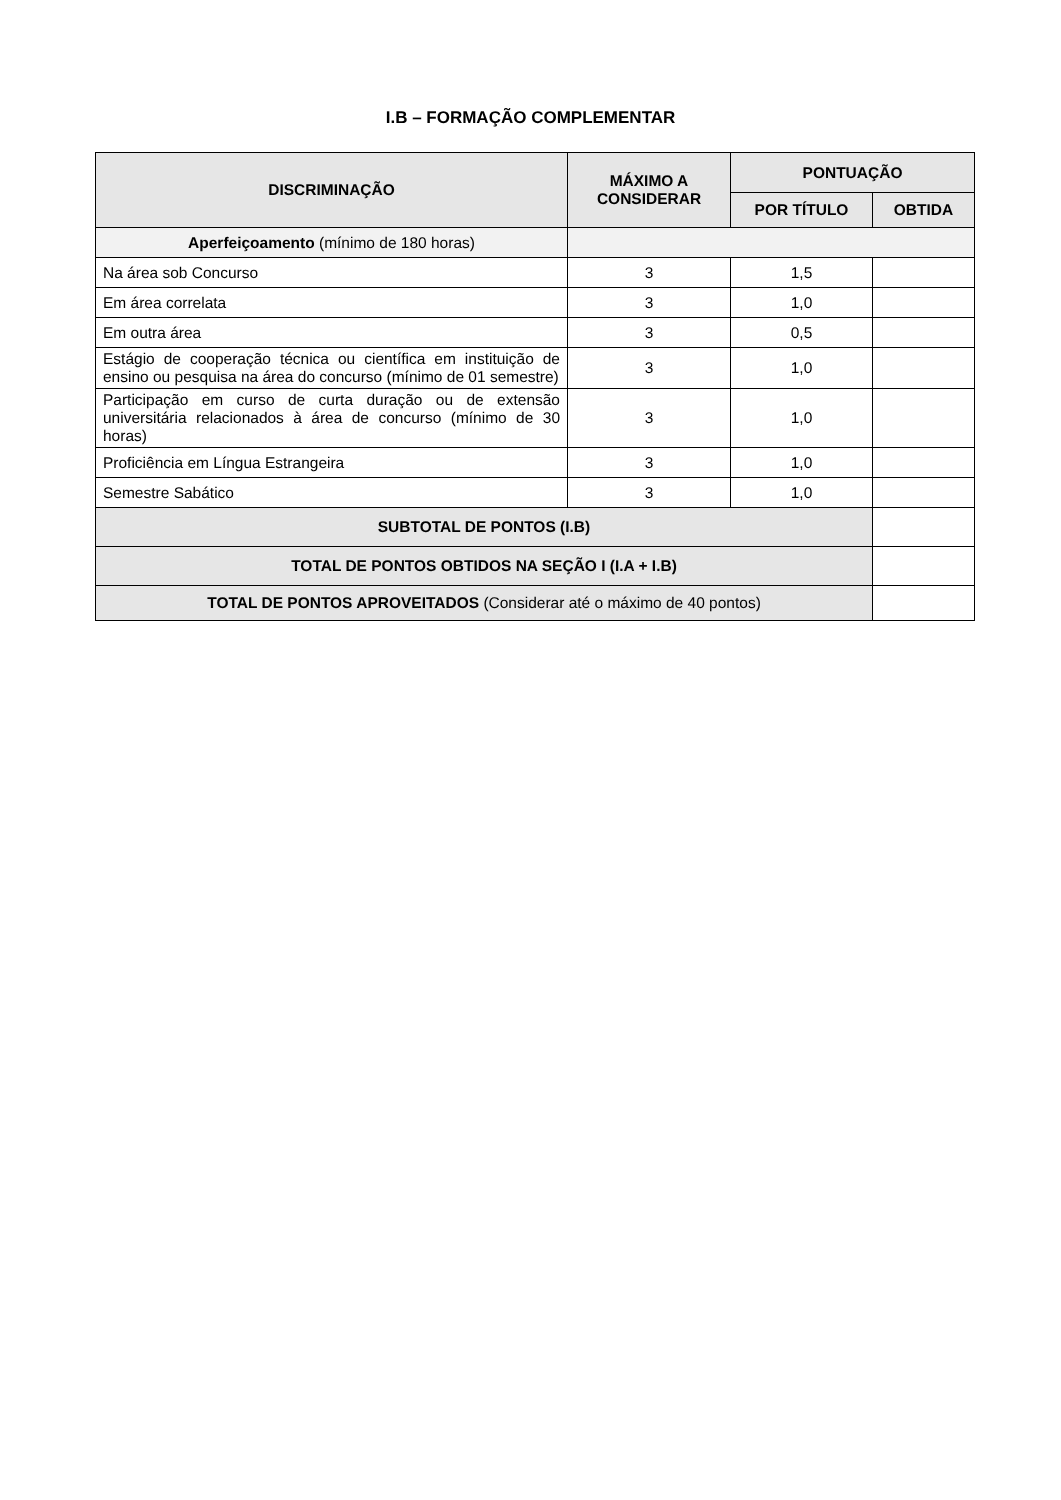I.B – FORMAÇÃO COMPLEMENTAR
| DISCRIMINAÇÃO | MÁXIMO A CONSIDERAR | PONTUAÇÃO | |
| --- | --- | --- | --- |
| | | POR TÍTULO | OBTIDA |
| Aperfeiçoamento (mínimo de 180 horas) | | | |
| Na área sob Concurso | 3 | 1,5 | |
| Em área correlata | 3 | 1,0 | |
| Em outra área | 3 | 0,5 | |
| Estágio de cooperação técnica ou científica em instituição de ensino ou pesquisa na área do concurso (mínimo de 01 semestre) | 3 | 1,0 | |
| Participação em curso de curta duração ou de extensão universitária relacionados à área de concurso (mínimo de 30 horas) | 3 | 1,0 | |
| Proficiência em Língua Estrangeira | 3 | 1,0 | |
| Semestre Sabático | 3 | 1,0 | |
| SUBTOTAL DE PONTOS (I.B) | | | |
| TOTAL DE PONTOS OBTIDOS NA SEÇÃO I (I.A + I.B) | | | |
| TOTAL DE PONTOS APROVEITADOS (Considerar até o máximo de 40 pontos) | | | |